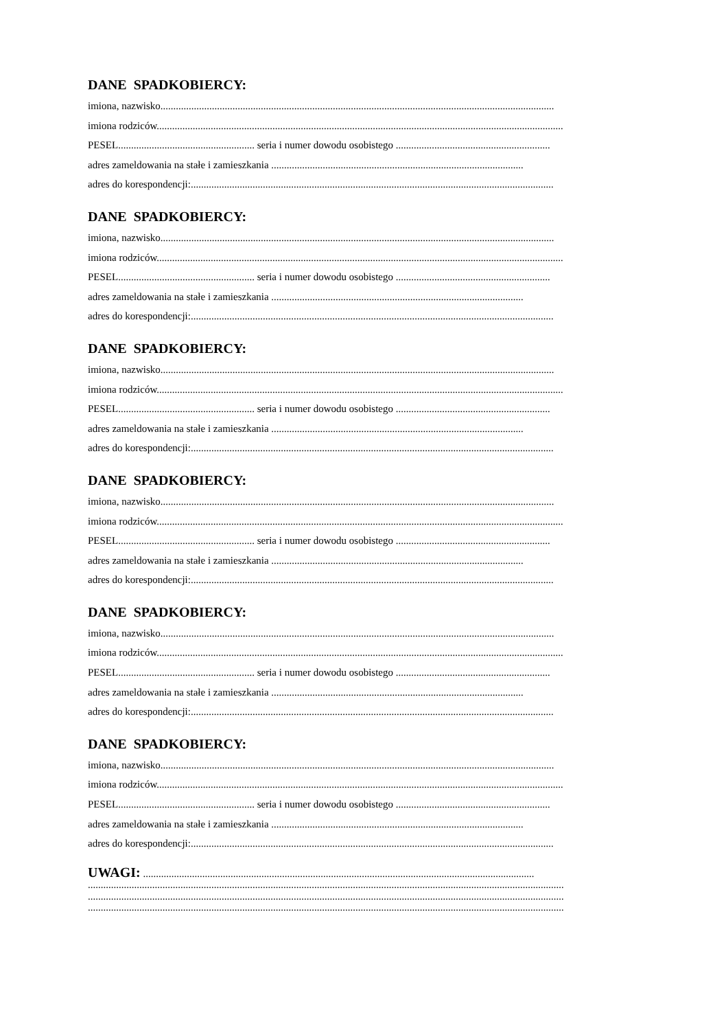DANE SPADKOBIERCY:
imiona, nazwisko.........................................................................................................................................................
imiona rodziców..............................................................................................................................................................
PESEL..................................................... seria i numer dowodu osobistego ............................................................
adres zameldowania na stałe i zamieszkania ..................................................................................................
adres do korespondencji:.............................................................................................................................................
DANE SPADKOBIERCY:
imiona, nazwisko.........................................................................................................................................................
imiona rodziców..............................................................................................................................................................
PESEL..................................................... seria i numer dowodu osobistego ............................................................
adres zameldowania na stałe i zamieszkania ..................................................................................................
adres do korespondencji:.............................................................................................................................................
DANE SPADKOBIERCY:
imiona, nazwisko.........................................................................................................................................................
imiona rodziców..............................................................................................................................................................
PESEL..................................................... seria i numer dowodu osobistego ............................................................
adres zameldowania na stałe i zamieszkania ..................................................................................................
adres do korespondencji:.............................................................................................................................................
DANE SPADKOBIERCY:
imiona, nazwisko.........................................................................................................................................................
imiona rodziców..............................................................................................................................................................
PESEL..................................................... seria i numer dowodu osobistego ............................................................
adres zameldowania na stałe i zamieszkania ..................................................................................................
adres do korespondencji:.............................................................................................................................................
DANE SPADKOBIERCY:
imiona, nazwisko.........................................................................................................................................................
imiona rodziców..............................................................................................................................................................
PESEL..................................................... seria i numer dowodu osobistego ............................................................
adres zameldowania na stałe i zamieszkania ..................................................................................................
adres do korespondencji:.............................................................................................................................................
DANE SPADKOBIERCY:
imiona, nazwisko.........................................................................................................................................................
imiona rodziców..............................................................................................................................................................
PESEL..................................................... seria i numer dowodu osobistego ............................................................
adres zameldowania na stałe i zamieszkania ..................................................................................................
adres do korespondencji:.............................................................................................................................................
UWAGI: ........................................................................................................................................................
.........................................................................................................................................................................................
.........................................................................................................................................................................................
.........................................................................................................................................................................................